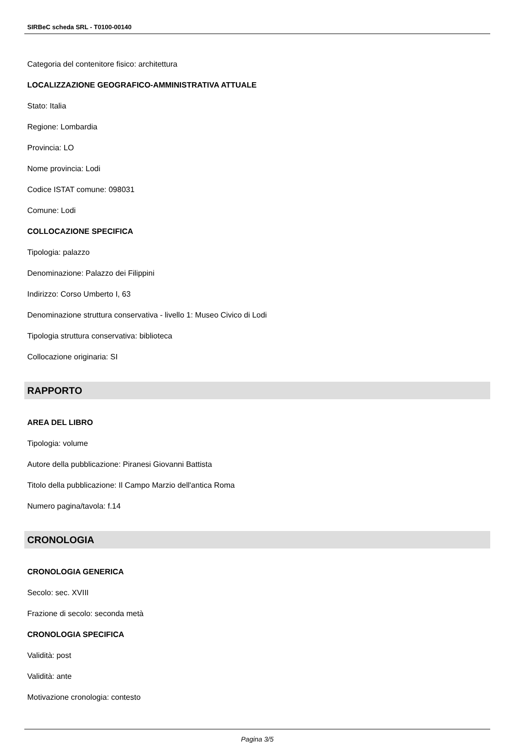SIRBeC scheda SRL - T0100-00140
Categoria del contenitore fisico: architettura
LOCALIZZAZIONE GEOGRAFICO-AMMINISTRATIVA ATTUALE
Stato: Italia
Regione: Lombardia
Provincia: LO
Nome provincia: Lodi
Codice ISTAT comune: 098031
Comune: Lodi
COLLOCAZIONE SPECIFICA
Tipologia: palazzo
Denominazione: Palazzo dei Filippini
Indirizzo: Corso Umberto I, 63
Denominazione struttura conservativa - livello 1: Museo Civico di Lodi
Tipologia struttura conservativa: biblioteca
Collocazione originaria: SI
RAPPORTO
AREA DEL LIBRO
Tipologia: volume
Autore della pubblicazione: Piranesi Giovanni Battista
Titolo della pubblicazione: Il Campo Marzio dell'antica Roma
Numero pagina/tavola: f.14
CRONOLOGIA
CRONOLOGIA GENERICA
Secolo: sec. XVIII
Frazione di secolo: seconda metà
CRONOLOGIA SPECIFICA
Validità: post
Validità: ante
Motivazione cronologia: contesto
Pagina 3/5